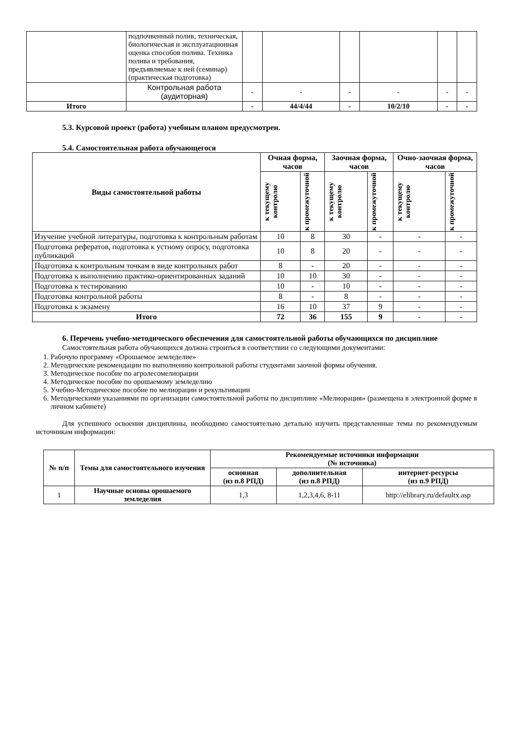| | подпочвенный полив, техническая, биологическая и эксплуатационная оценка способов полива. Техника полива и требования, предъявляемые к ней (семинар) (практическая подготовка) | | | | | | |
| | Контрольная работа (аудиторная) | - | - | - | - | - | - |
| Итого | | - | 44/4/44 | - | 10/2/10 | - | - |
5.3. Курсовой проект (работа) учебным планом предусмотрен.
5.4. Самостоятельная работа обучающегося
| Виды самостоятельной работы | Очная форма, часов | | Заочная форма, часов | | Очно-заочная форма, часов | |
| --- | --- | --- | --- | --- | --- | --- |
| | к текущему контролю | к промежуточной | к текущему контролю | к промежуточной | к текущему контролю | к промежуточной |
| Изучение учебной литературы, подготовка к контрольным работам | 10 | 8 | 30 | - | - | - |
| Подготовка рефератов, подготовка к устному опросу, подготовка публикаций | 10 | 8 | 20 | - | - | - |
| Подготовка к контрольным точкам в виде контрольных работ | 8 | - | 20 | - | - | - |
| Подготовка к выполнению практико-ориентированных заданий | 10 | 10 | 30 | - | - | - |
| Подготовка к тестированию | 10 | - | 10 | - | - | - |
| Подготовка контрольной работы | 8 | - | 8 | - | - | - |
| Подготовка к экзамену | 16 | 10 | 37 | 9 | - | - |
| Итого | 72 | 36 | 155 | 9 | - | - |
6. Перечень учебно-методического обеспечения для самостоятельной работы обучающихся по дисциплине
Самостоятельная работа обучающихся должна строиться в соответствии со следующими документами:
1. Рабочую программу «Орошаемое земледелие»
2. Методические рекомендации по выполнению контрольной работы студентами заочной формы обучения.
3. Методическое пособие по агролесомелиорации
4. Методическое пособие по орошаемому земледелию
5. Учебно-Методическое пособие по мелиорации и рекультивации
6. Методическими указаниями по организации самостоятельной работы по дисциплине «Мелиорация» (размещена в электронной форме в личном кабинете)
Для успешного освоения дисциплины, необходимо самостоятельно детально изучить представленные темы по рекомендуемым источникам информации:
| № п/п | Темы для самостоятельного изучения | Рекомендуемые источники информации (№ источника) | | |
| --- | --- | --- | --- | --- |
| | | основная (из п.8 РПД) | дополнительная (из п.8 РПД) | интернет-ресурсы (из п.9 РПД) |
| 1 | Научные основы орошаемого земледелия | 1,3 | 1,2,3,4,6, 8-11 | http://elibrary.ru/defaultx.asp |